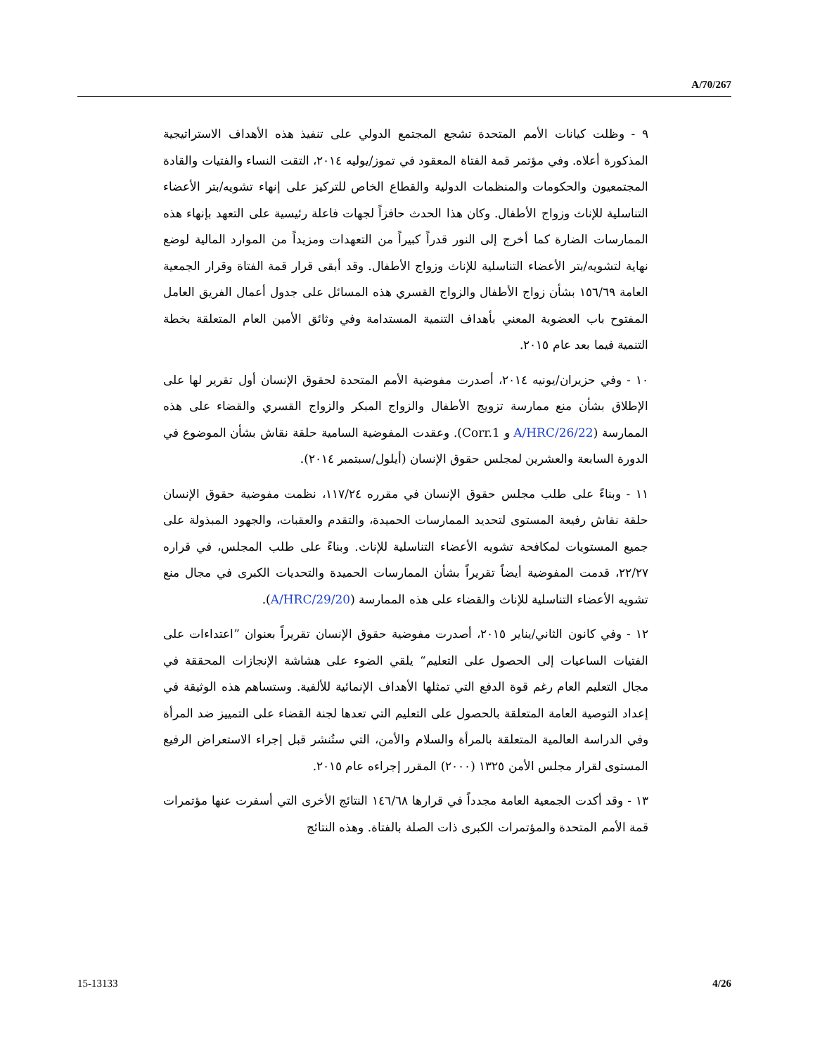A/70/267
٩ - وظلت كيانات الأمم المتحدة تشجع المجتمع الدولي على تنفيذ هذه الأهداف الاستراتيجية المذكورة أعلاه. وفي مؤتمر قمة الفتاة المعقود في تموز/يوليه ٢٠١٤، التقت النساء والفتيات والقادة المجتمعيون والحكومات والمنظمات الدولية والقطاع الخاص للتركيز على إنهاء تشويه/بتر الأعضاء التناسلية للإناث وزواج الأطفال. وكان هذا الحدث حافزاً لجهات فاعلة رئيسية على التعهد بإنهاء هذه الممارسات الضارة كما أخرج إلى النور قدراً كبيراً من التعهدات ومزيداً من الموارد المالية لوضع نهاية لتشويه/بتر الأعضاء التناسلية للإناث وزواج الأطفال. وقد أبقى قرار قمة الفتاة وقرار الجمعية العامة ١٥٦/٦٩ بشأن زواج الأطفال والزواج القسري هذه المسائل على جدول أعمال الفريق العامل المفتوح باب العضوية المعني بأهداف التنمية المستدامة وفي وثائق الأمين العام المتعلقة بخطة التنمية فيما بعد عام ٢٠١٥.
١٠ - وفي حزيران/يونيه ٢٠١٤، أصدرت مفوضية الأمم المتحدة لحقوق الإنسان أول تقرير لها على الإطلاق بشأن منع ممارسة تزويج الأطفال والزواج المبكر والزواج القسري والقضاء على هذه الممارسة (A/HRC/26/22 و Corr.1). وعقدت المفوضية السامية حلقة نقاش بشأن الموضوع في الدورة السابعة والعشرين لمجلس حقوق الإنسان (أيلول/سبتمبر ٢٠١٤).
١١ - وبناءً على طلب مجلس حقوق الإنسان في مقرره ١١٧/٢٤، نظمت مفوضية حقوق الإنسان حلقة نقاش رفيعة المستوى لتحديد الممارسات الحميدة، والتقدم والعقبات، والجهود المبذولة على جميع المستويات لمكافحة تشويه الأعضاء التناسلية للإناث. وبناءً على طلب المجلس، في قراره ٢٢/٢٧، قدمت المفوضية أيضاً تقريراً بشأن الممارسات الحميدة والتحديات الكبرى في مجال منع تشويه الأعضاء التناسلية للإناث والقضاء على هذه الممارسة (A/HRC/29/20).
١٢ - وفي كانون الثاني/يناير ٢٠١٥، أصدرت مفوضية حقوق الإنسان تقريراً بعنوان ”اعتداءات على الفتيات الساعيات إلى الحصول على التعليم“ يلقي الضوء على هشاشة الإنجازات المحققة في مجال التعليم العام رغم قوة الدفع التي تمثلها الأهداف الإنمائية للألفية. وستساهم هذه الوثيقة في إعداد التوصية العامة المتعلقة بالحصول على التعليم التي تعدها لجنة القضاء على التمييز ضد المرأة وفي الدراسة العالمية المتعلقة بالمرأة والسلام والأمن، التي ستُنشر قبل إجراء الاستعراض الرفيع المستوى لقرار مجلس الأمن ١٣٢٥ (٢٠٠٠) المقرر إجراءه عام ٢٠١٥.
١٣ - وقد أكدت الجمعية العامة مجدداً في قرارها ١٤٦/٦٨ النتائج الأخرى التي أسفرت عنها مؤتمرات قمة الأمم المتحدة والمؤتمرات الكبرى ذات الصلة بالفتاة. وهذه النتائج
15-13133 4/26